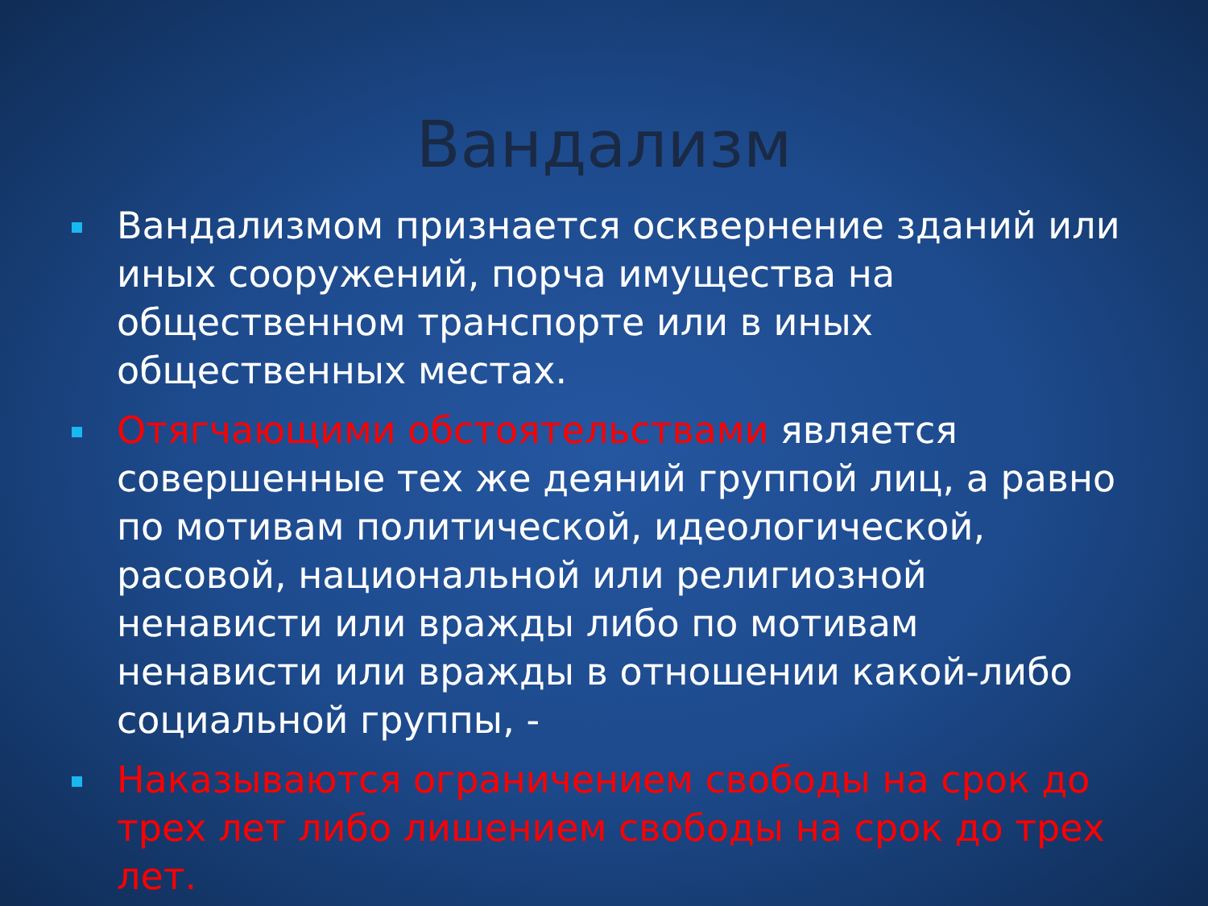Вандализм
Вандализмом признается осквернение зданий или иных сооружений, порча имущества на общественном транспорте или в иных общественных местах.
Отягчающими обстоятельствами является совершенные тех же деяний группой лиц, а равно по мотивам политической, идеологической, расовой, национальной или религиозной ненависти или вражды либо по мотивам ненависти или вражды в отношении какой-либо социальной группы, -
Наказываются ограничением свободы на срок до трех лет либо лишением свободы на срок до трех лет.